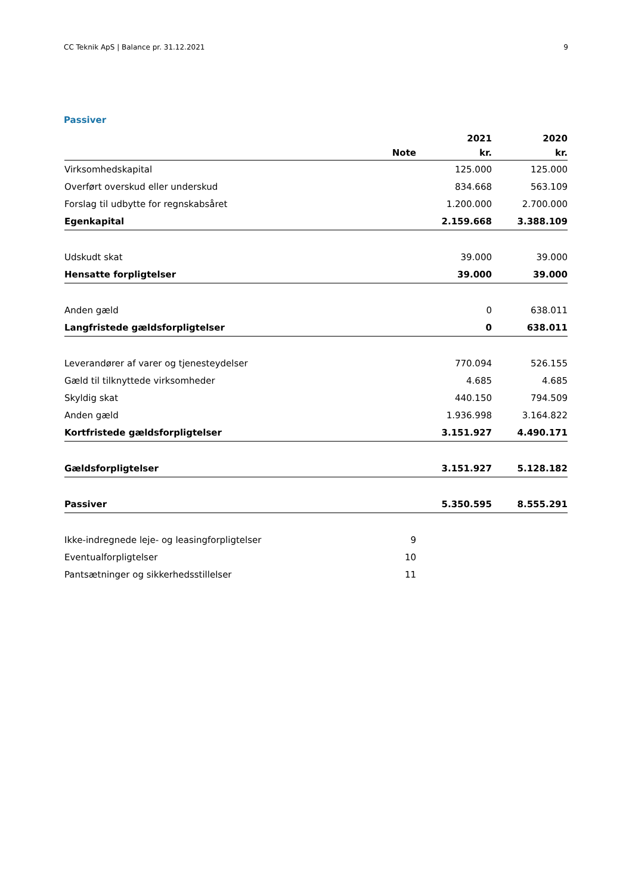CC Teknik ApS | Balance pr. 31.12.2021 9
Passiver
| | | 2021 | 2020 |
| --- | --- | --- | --- |
| | Note | kr. | kr. |
| Virksomhedskapital | | 125.000 | 125.000 |
| Overført overskud eller underskud | | 834.668 | 563.109 |
| Forslag til udbytte for regnskabsåret | | 1.200.000 | 2.700.000 |
| Egenkapital | | 2.159.668 | 3.388.109 |
| Udskudt skat | | 39.000 | 39.000 |
| Hensatte forpligtelser | | 39.000 | 39.000 |
| Anden gæld | | 0 | 638.011 |
| Langfristede gældsforpligtelser | | 0 | 638.011 |
| Leverandører af varer og tjenesteydelser | | 770.094 | 526.155 |
| Gæld til tilknyttede virksomheder | | 4.685 | 4.685 |
| Skyldig skat | | 440.150 | 794.509 |
| Anden gæld | | 1.936.998 | 3.164.822 |
| Kortfristede gældsforpligtelser | | 3.151.927 | 4.490.171 |
| Gældsforpligtelser | | 3.151.927 | 5.128.182 |
| Passiver | | 5.350.595 | 8.555.291 |
| Ikke-indregnede leje- og leasingforpligtelser | 9 | | |
| Eventualforpligtelser | 10 | | |
| Pantsætninger og sikkerhedsstillelser | 11 | | |